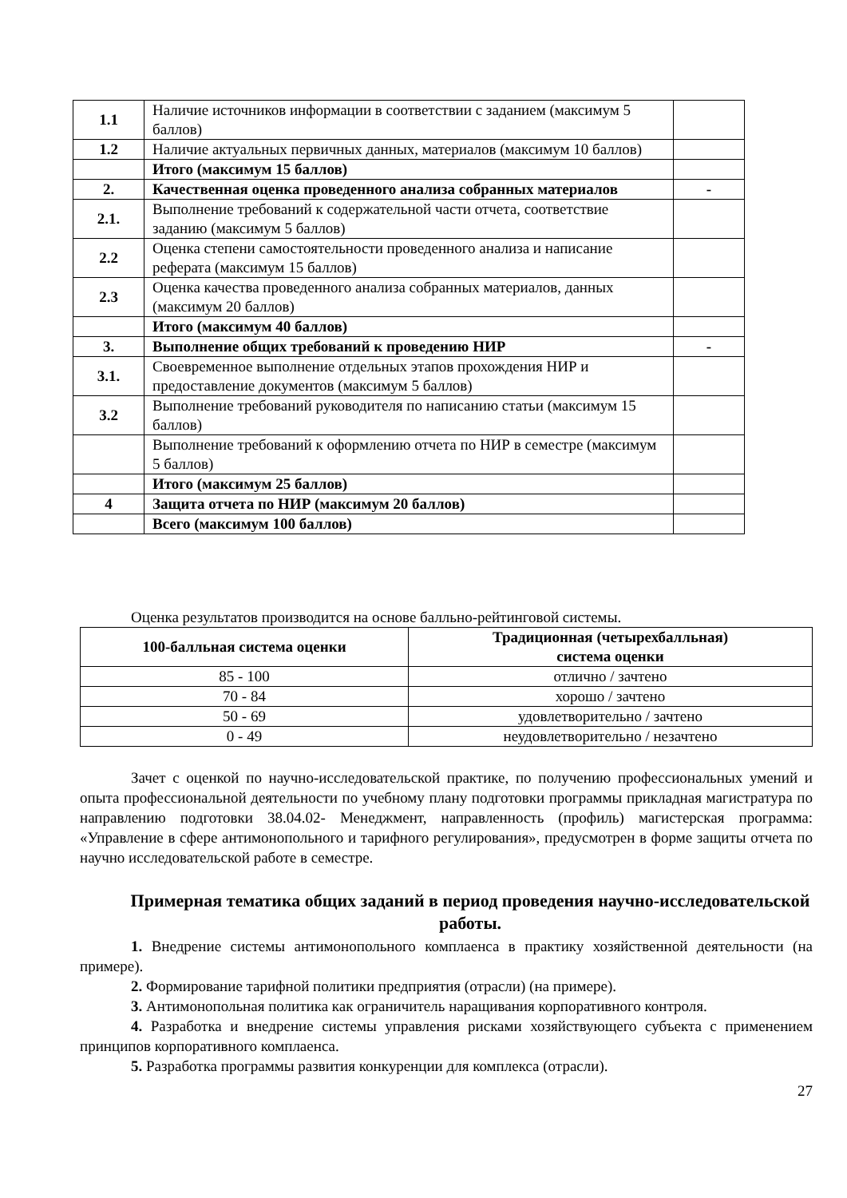| 1.1 | Наличие источников информации в соответствии с заданием (максимум 5 баллов) | |
| 1.2 | Наличие актуальных первичных данных, материалов (максимум 10 баллов) | |
| | Итого (максимум 15 баллов) | |
| 2. | Качественная оценка проведенного анализа собранных материалов | - |
| 2.1. | Выполнение требований к содержательной части отчета, соответствие заданию (максимум 5 баллов) | |
| 2.2 | Оценка степени самостоятельности проведенного анализа и написание реферата (максимум 15 баллов) | |
| 2.3 | Оценка качества проведенного анализа собранных материалов, данных (максимум 20 баллов) | |
| | Итого (максимум 40 баллов) | |
| 3. | Выполнение общих требований к проведению НИР | - |
| 3.1. | Своевременное выполнение отдельных этапов прохождения НИР и предоставление документов (максимум 5 баллов) | |
| 3.2 | Выполнение требований руководителя по написанию статьи (максимум 15 баллов) | |
| | Выполнение требований к оформлению отчета по НИР в семестре (максимум 5 баллов) | |
| | Итого (максимум 25 баллов) | |
| 4 | Защита отчета по НИР (максимум 20 баллов) | |
| | Всего (максимум 100 баллов) | |
Оценка результатов производится на основе балльно-рейтинговой системы.
| 100-балльная система оценки | Традиционная (четырехбалльная) система оценки |
| --- | --- |
| 85 - 100 | отлично / зачтено |
| 70 - 84 | хорошо / зачтено |
| 50 - 69 | удовлетворительно / зачтено |
| 0 - 49 | неудовлетворительно / незачтено |
Зачет с оценкой по научно-исследовательской практике, по получению профессиональных умений и опыта профессиональной деятельности по учебному плану подготовки программы прикладная магистратура по направлению подготовки 38.04.02- Менеджмент, направленность (профиль) магистерская программа: «Управление в сфере антимонопольного и тарифного регулирования», предусмотрен в форме защиты отчета по научно исследовательской работе в семестре.
Примерная тематика общих заданий в период проведения научно-исследовательской работы.
1. Внедрение системы антимонопольного комплаенса в практику хозяйственной деятельности (на примере).
2. Формирование тарифной политики предприятия (отрасли) (на примере).
3. Антимонопольная политика как ограничитель наращивания корпоративного контроля.
4. Разработка и внедрение системы управления рисками хозяйствующего субъекта с применением принципов корпоративного комплаенса.
5. Разработка программы развития конкуренции для комплекса (отрасли).
27